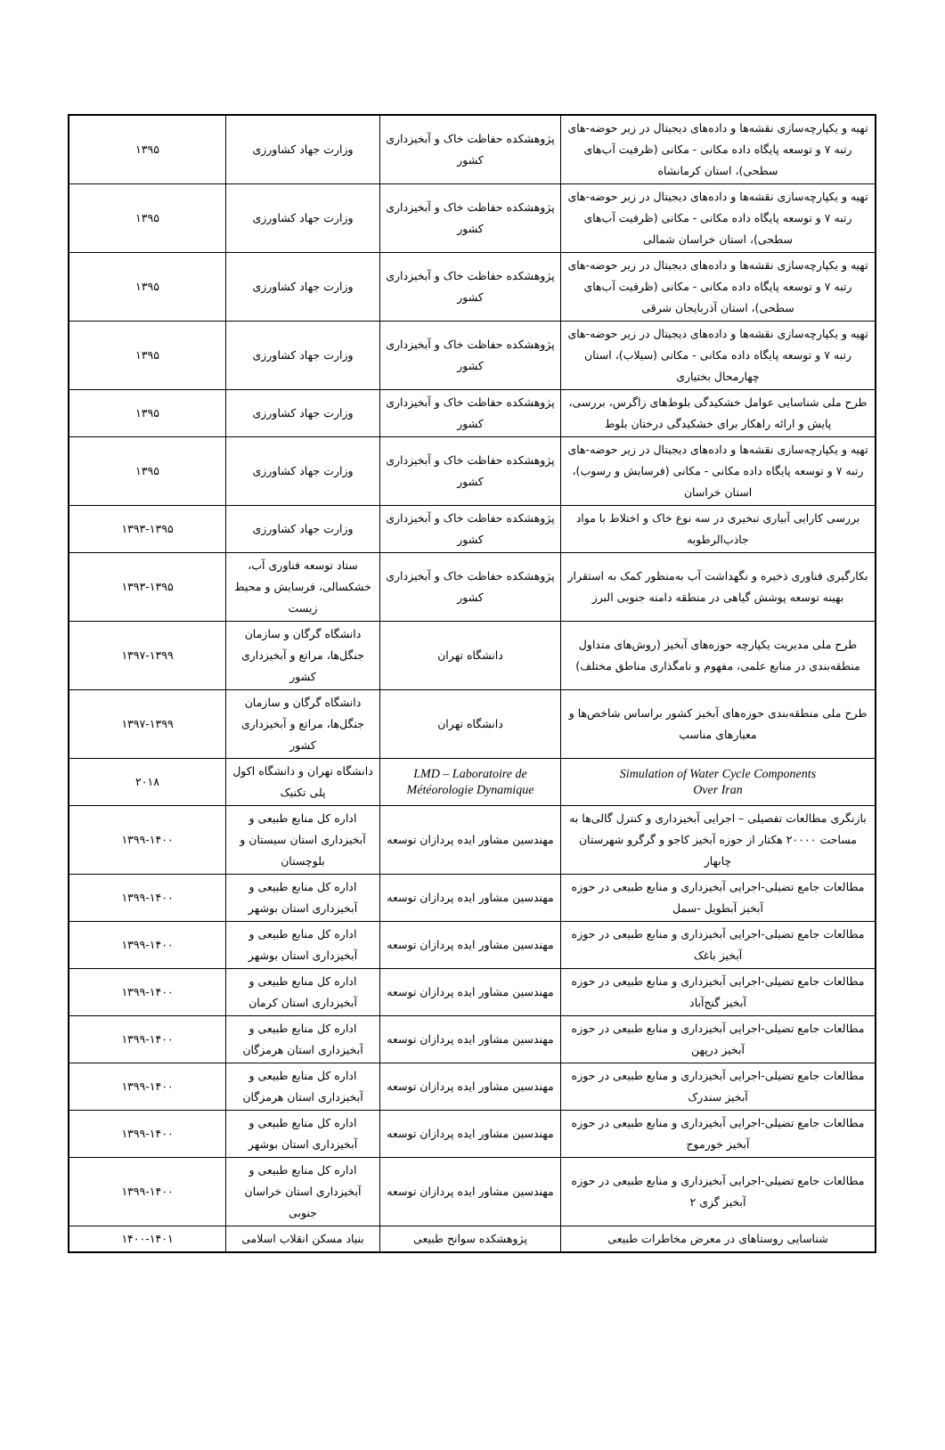| تهیه و یکپارچه‌سازی نقشه‌ها و داده‌های دیجیتال در زیر حوضه-های رتبه ۷ و توسعه پایگاه داده مکانی - مکانی (ظرفیت آب‌های سطحی)، استان کرمانشاه | پژوهشکده حفاظت خاک و آبخیزداری کشور | وزارت جهاد کشاورزی | ۱۳۹۵ |
| تهیه و یکپارچه‌سازی نقشه‌ها و داده‌های دیجیتال در زیر حوضه-های رتبه ۷ و توسعه پایگاه داده مکانی - مکانی (ظرفیت آب‌های سطحی)، استان خراسان شمالی | پژوهشکده حفاظت خاک و آبخیزداری کشور | وزارت جهاد کشاورزی | ۱۳۹۵ |
| تهیه و یکپارچه‌سازی نقشه‌ها و داده‌های دیجیتال در زیر حوضه-های رتبه ۷ و توسعه پایگاه داده مکانی - مکانی (ظرفیت آب‌های سطحی)، استان آذربایجان شرقی | پژوهشکده حفاظت خاک و آبخیزداری کشور | وزارت جهاد کشاورزی | ۱۳۹۵ |
| تهیه و یکپارچه‌سازی نقشه‌ها و داده‌های دیجیتال در زیر حوضه-های رتبه ۷ و توسعه پایگاه داده مکانی - مکانی (سیلاب)، استان چهارمحال بختیاری | پژوهشکده حفاظت خاک و آبخیزداری کشور | وزارت جهاد کشاورزی | ۱۳۹۵ |
| طرح ملی شناسایی عوامل خشکیدگی بلوط‌های زاگرس، بررسی، پایش و ارائه راهکار برای خشکیدگی درختان بلوط | پژوهشکده حفاظت خاک و آبخیزداری کشور | وزارت جهاد کشاورزی | ۱۳۹۵ |
| تهیه و یکپارچه‌سازی نقشه‌ها و داده‌های دیجیتال در زیر حوضه-های رتبه ۷ و توسعه پایگاه داده مکانی - مکانی (فرسایش و رسوب)، استان خراسان | پژوهشکده حفاظت خاک و آبخیزداری کشور | وزارت جهاد کشاورزی | ۱۳۹۵ |
| بررسی کارایی آبیاری تبخیری در سه نوع خاک و اختلاط با مواد جاذب‌الرطوبه | پژوهشکده حفاظت خاک و آبخیزداری کشور | وزارت جهاد کشاورزی | ۱۳۹۳-۱۳۹۵ |
| بکارگیری فناوری ذخیره و نگهداشت آب به‌منظور کمک به استقرار بهینه توسعه پوشش گیاهی در منطقه دامنه جنوبی البرز | پژوهشکده حفاظت خاک و آبخیزداری کشور | ستاد توسعه فناوری آب، خشکسالی، فرسایش و محیط زیست | ۱۳۹۳-۱۳۹۵ |
| طرح ملی مدیریت یکپارچه حوزه‌های آبخیز (روش‌های متداول منطقه‌بندی در منابع علمی، مفهوم و نامگذاری مناطق مختلف) | دانشگاه تهران | دانشگاه گرگان و سازمان جنگل‌ها، مراتع و آبخیزداری کشور | ۱۳۹۷-۱۳۹۹ |
| طرح ملی منطقه‌بندی حوزه‌های آبخیز کشور براساس شاخص‌ها و معیارهای مناسب | دانشگاه تهران | دانشگاه گرگان و سازمان جنگل‌ها، مراتع و آبخیزداری کشور | ۱۳۹۷-۱۳۹۹ |
| Simulation of Water Cycle Components Over Iran | LMD – Laboratoire de Météorologie Dynamique | دانشگاه تهران و دانشگاه اکول پلی تکنیک | ۲۰۱۸ |
| بازنگری مطالعات تفصیلی – اجرایی آبخیزداری و کنترل گالی‌ها به مساحت ۲۰۰۰۰ هکتار از حوزه آبخیز کاجو و گرگرو شهرستان چابهار | مهندسین مشاور ایده پردازان توسعه | اداره کل منابع طبیعی و آبخیزداری استان سیستان و بلوچستان | ۱۳۹۹-۱۴۰۰ |
| مطالعات جامع تضیلی-اجرایی آبخیزداری و منابع طبیعی در حوزه آبخیز آبطویل -سمل | مهندسین مشاور ایده پردازان توسعه | اداره کل منابع طبیعی و آبخیزداری استان بوشهر | ۱۳۹۹-۱۴۰۰ |
| مطالعات جامع تضیلی-اجرایی آبخیزداری و منابع طبیعی در حوزه آبخیز باغک | مهندسین مشاور ایده پردازان توسعه | اداره کل منابع طبیعی و آبخیزداری استان بوشهر | ۱۳۹۹-۱۴۰۰ |
| مطالعات جامع تضیلی-اجرایی آبخیزداری و منابع طبیعی در حوزه آبخیز گنج‌آباد | مهندسین مشاور ایده پردازان توسعه | اداره کل منابع طبیعی و آبخیزداری استان کرمان | ۱۳۹۹-۱۴۰۰ |
| مطالعات جامع تضیلی-اجرایی آبخیزداری و منابع طبیعی در حوزه آبخیز درپهن | مهندسین مشاور ایده پردازان توسعه | اداره کل منابع طبیعی و آبخیزداری استان هرمزگان | ۱۳۹۹-۱۴۰۰ |
| مطالعات جامع تضیلی-اجرایی آبخیزداری و منابع طبیعی در حوزه آبخیز سندرک | مهندسین مشاور ایده پردازان توسعه | اداره کل منابع طبیعی و آبخیزداری استان هرمزگان | ۱۳۹۹-۱۴۰۰ |
| مطالعات جامع تضیلی-اجرایی آبخیزداری و منابع طبیعی در حوزه آبخیز خورموج | مهندسین مشاور ایده پردازان توسعه | اداره کل منابع طبیعی و آبخیزداری استان بوشهر | ۱۳۹۹-۱۴۰۰ |
| مطالعات جامع تضیلی-اجرایی آبخیزداری و منابع طبیعی در حوزه آبخیز گزی ۲ | مهندسین مشاور ایده پردازان توسعه | اداره کل منابع طبیعی و آبخیزداری استان خراسان جنوبی | ۱۳۹۹-۱۴۰۰ |
| شناسایی روستاهای در معرض مخاطرات طبیعی | پژوهشکده سوانح طبیعی | بنیاد مسکن انقلاب اسلامی | ۱۴۰۰-۱۴۰۱ |